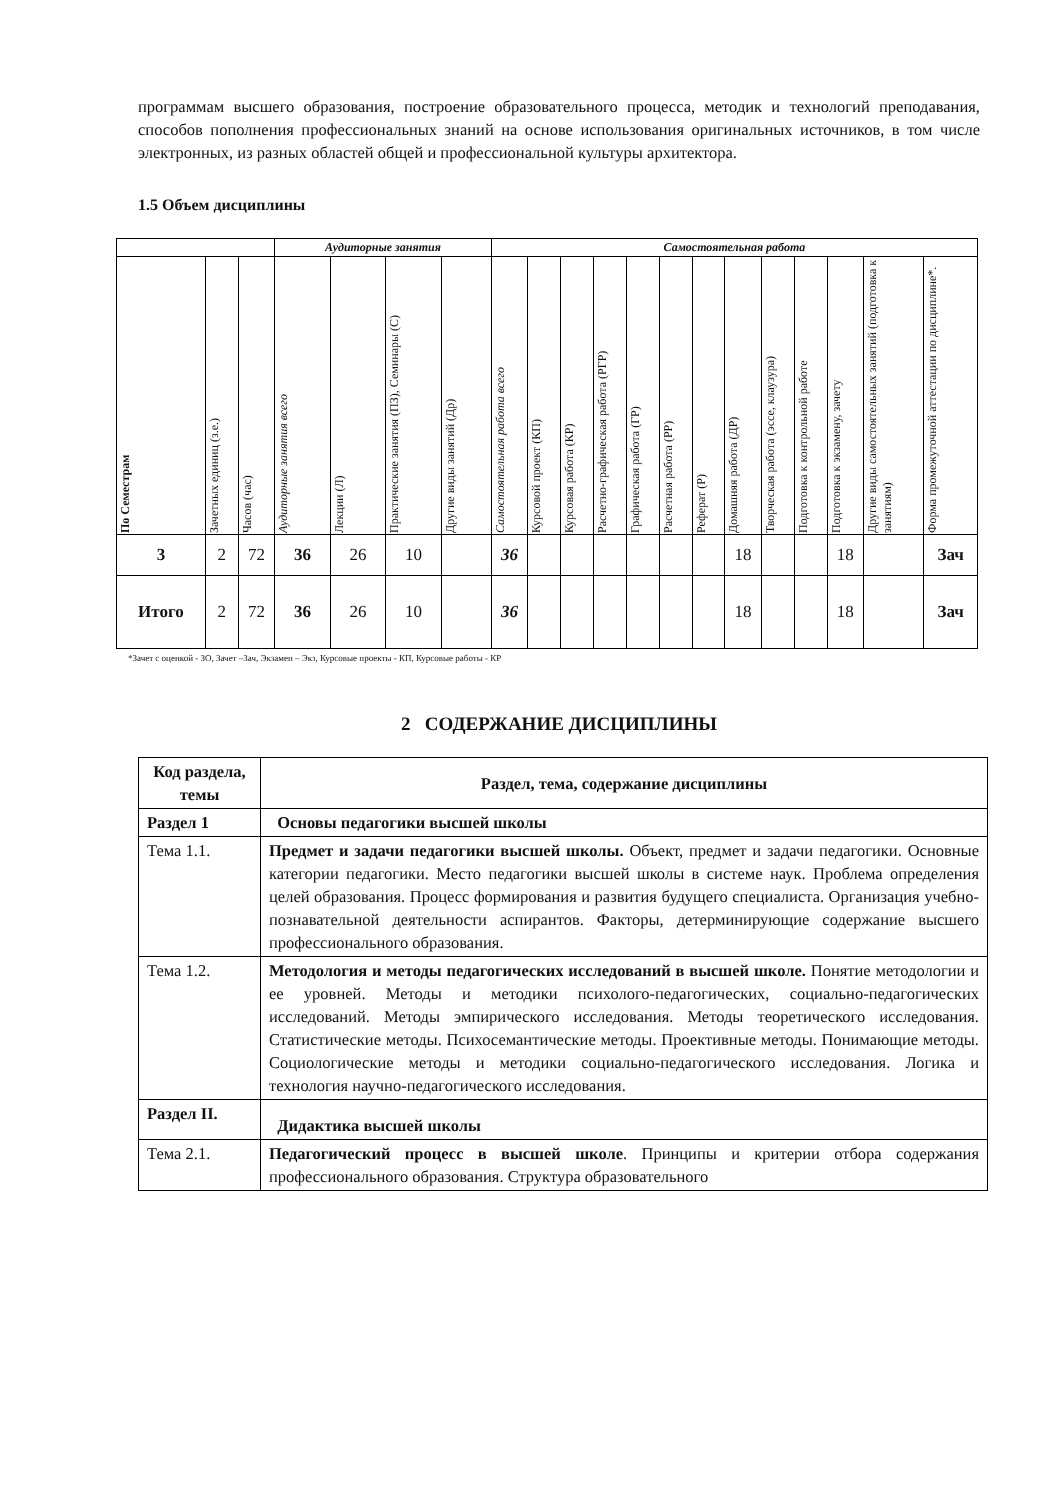программам высшего образования, построение образовательного процесса, методик и технологий преподавания, способов пополнения профессиональных знаний на основе использования оригинальных источников, в том числе электронных, из разных областей общей и профессиональной культуры архитектора.
1.5 Объем дисциплины
| | | | Аудиторные занятия | | | | Самостоятельная работа | | | | | | | | | | | | |
| --- | --- | --- | --- | --- | --- | --- | --- | --- | --- | --- | --- | --- | --- | --- | --- | --- | --- | --- | --- |
| По Семестрам | Зачетных единиц (з.е.) | Часов (час) | Аудиторные занятия всего | Лекции (Л) | Практические занятия (ПЗ), Семинары (С) | Другие виды занятий (Др) | Самостоятельная работа всего | Курсовой проект (КП) | Курсовая работа (КР) | Расчетно-графическая работа (РГР) | Графическая работа (ГР) | Расчетная работа (РР) | Реферат (Р) | Домашняя работа (ДР) | Творческая работа (эссе, клаузура) | Подготовка к контрольной работе | Подготовка к экзамену, зачету | Другие виды самостоятельных занятий (подготовка к занятиям) | Форма промежуточной аттестации по дисциплине*. |
| 3 | 2 | 72 | 36 | 26 | 10 | | 36 | | | | | | | 18 | | | 18 | | Зач |
| Итого | 2 | 72 | 36 | 26 | 10 | | 36 | | | | | | | 18 | | | 18 | | Зач |
*Зачет с оценкой - ЗО, Зачет –Зач, Экзамен – Экз, Курсовые проекты - КП, Курсовые работы - КР
2 СОДЕРЖАНИЕ ДИСЦИПЛИНЫ
| Код раздела, темы | Раздел, тема, содержание дисциплины |
| --- | --- |
| Раздел 1 | Основы педагогики высшей школы |
| Тема 1.1. | Предмет и задачи педагогики высшей школы. Объект, предмет и задачи педагогики. Основные категории педагогики. Место педагогики высшей школы в системе наук. Проблема определения целей образования. Процесс формирования и развития будущего специалиста. Организация учебно-познавательной деятельности аспирантов. Факторы, детерминирующие содержание высшего профессионального образования. |
| Тема 1.2. | Методология и методы педагогических исследований в высшей школе. Понятие методологии и ее уровней. Методы и методики психолого-педагогических, социально-педагогических исследований. Методы эмпирического исследования. Методы теоретического исследования. Статистические методы. Психосемантические методы. Проективные методы. Понимающие методы. Социологические методы и методики социально-педагогического исследования. Логика и технология научно-педагогического исследования. |
| Раздел II. | Дидактика высшей школы |
| Тема 2.1. | Педагогический процесс в высшей школе . Принципы и критерии отбора содержания профессионального образования. Структура образовательного |